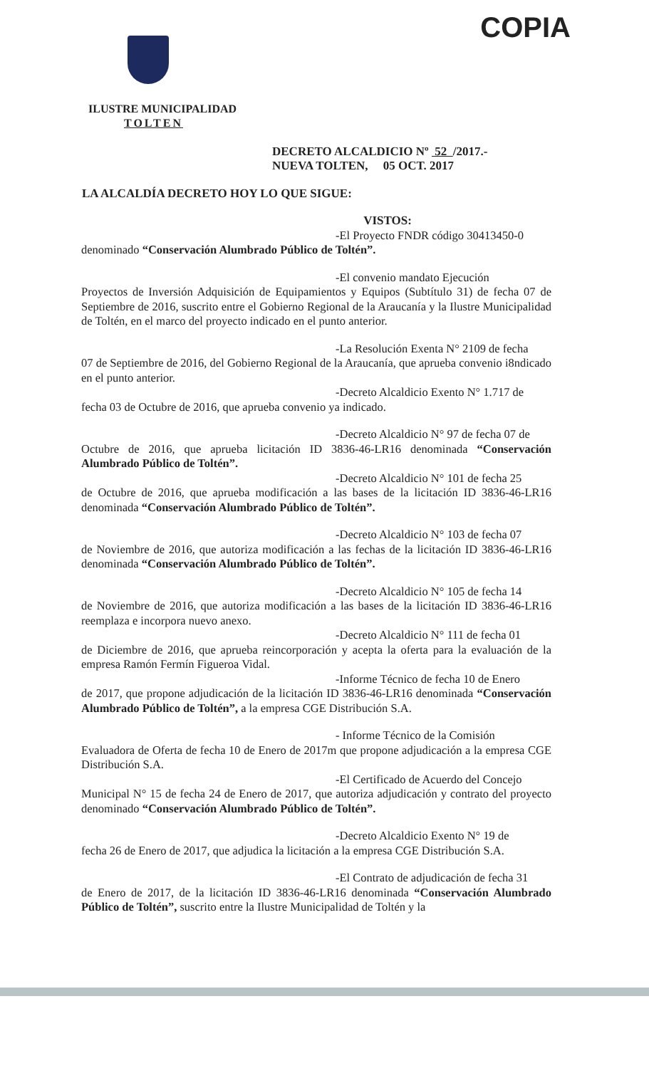COPIA
ILUSTRE MUNICIPALIDAD
TOLTEN
DECRETO ALCALDICIO Nº 52 /2017.-
NUEVA TOLTEN, 05 OCT. 2017
LA ALCALDÍA DECRETO HOY LO QUE SIGUE:
VISTOS:
-El Proyecto FNDR código 30413450-0
denominado “Conservación Alumbrado Público de Toltén”.
-El convenio mandato Ejecución
Proyectos de Inversión Adquisición de Equipamientos y Equipos (Subtítulo 31) de fecha 07 de Septiembre de 2016, suscrito entre el Gobierno Regional de la Araucanía y la Ilustre Municipalidad de Toltén, en el marco del proyecto indicado en el punto anterior.
-La Resolución Exenta N° 2109 de fecha
07 de Septiembre de 2016, del Gobierno Regional de la Araucanía, que aprueba convenio i8ndicado en el punto anterior.
-Decreto Alcaldicio Exento N° 1.717 de
fecha 03 de Octubre de 2016, que aprueba convenio ya indicado.
-Decreto Alcaldicio N° 97 de fecha 07 de
Octubre de 2016, que aprueba licitación ID 3836-46-LR16 denominada “Conservación Alumbrado Público de Toltén”.
-Decreto Alcaldicio N° 101 de fecha 25
de Octubre de 2016, que aprueba modificación a las bases de la licitación ID 3836-46-LR16 denominada “Conservación Alumbrado Público de Toltén”.
-Decreto Alcaldicio N° 103 de fecha 07
de Noviembre de 2016, que autoriza modificación a las fechas de la licitación ID 3836-46-LR16 denominada “Conservación Alumbrado Público de Toltén”.
-Decreto Alcaldicio N° 105 de fecha 14
de Noviembre de 2016, que autoriza modificación a las bases de la licitación ID 3836-46-LR16 reemplaza e incorpora nuevo anexo.
-Decreto Alcaldicio N° 111 de fecha 01
de Diciembre de 2016, que aprueba reincorporación y acepta la oferta para la evaluación de la empresa Ramón Fermín Figueroa Vidal.
-Informe Técnico de fecha 10 de Enero
de 2017, que propone adjudicación de la licitación ID 3836-46-LR16 denominada “Conservación Alumbrado Público de Toltén”, a la empresa CGE Distribución S.A.
- Informe Técnico de la Comisión
Evaluadora de Oferta de fecha 10 de Enero de 2017m que propone adjudicación a la empresa CGE Distribución S.A.
-El Certificado de Acuerdo del Concejo
Municipal N° 15 de fecha 24 de Enero de 2017, que autoriza adjudicación y contrato del proyecto denominado “Conservación Alumbrado Público de Toltén”.
-Decreto Alcaldicio Exento N° 19 de
fecha 26 de Enero de 2017, que adjudica la licitación a la empresa CGE Distribución S.A.
-El Contrato de adjudicación de fecha 31
de Enero de 2017, de la licitación ID 3836-46-LR16 denominada “Conservación Alumbrado Público de Toltén”, suscrito entre la Ilustre Municipalidad de Toltén y la